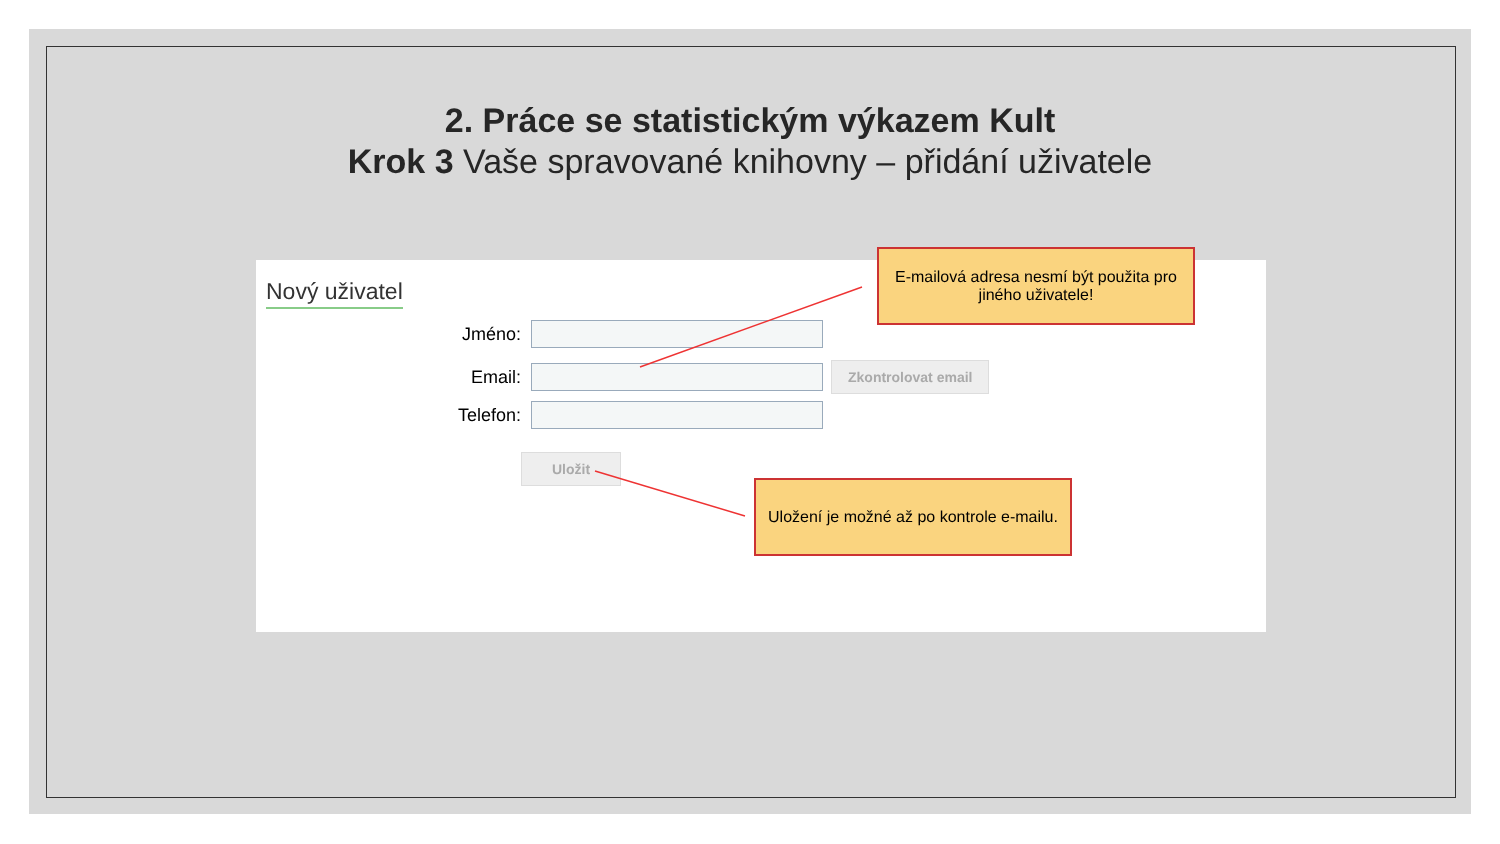2. Práce se statistickým výkazem Kult
Krok 3 Vaše spravované knihovny – přidání uživatele
Nový uživatel
Jméno:
Email:
Zkontrolovat email
Telefon:
Uložit
E-mailová adresa nesmí být použita pro
jiného uživatele!
Uložení je možné až po kontrole e-mailu.